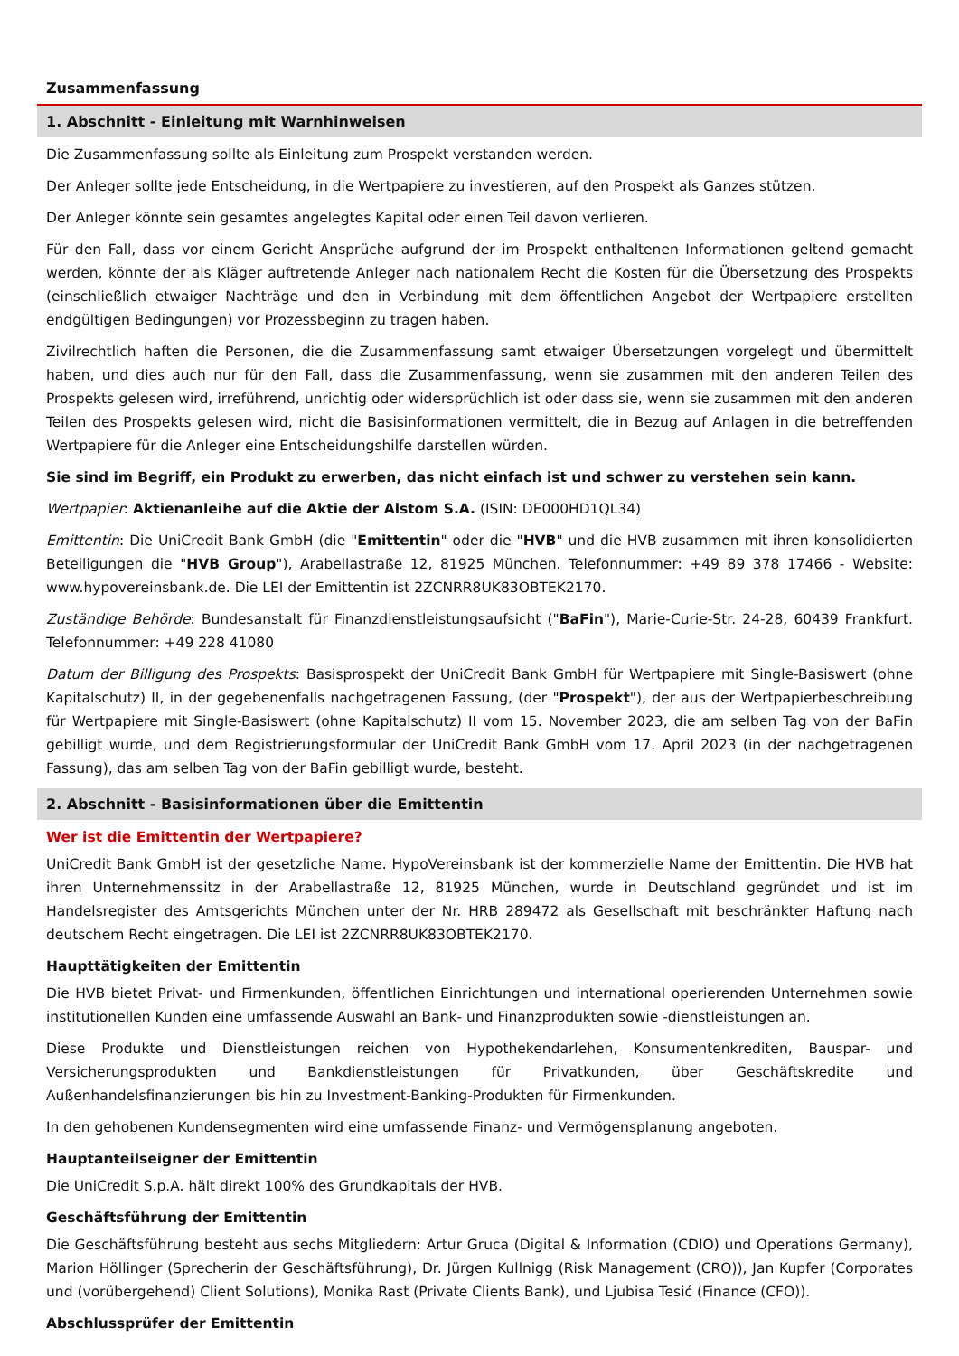Zusammenfassung
1. Abschnitt - Einleitung mit Warnhinweisen
Die Zusammenfassung sollte als Einleitung zum Prospekt verstanden werden.
Der Anleger sollte jede Entscheidung, in die Wertpapiere zu investieren, auf den Prospekt als Ganzes stützen.
Der Anleger könnte sein gesamtes angelegtes Kapital oder einen Teil davon verlieren.
Für den Fall, dass vor einem Gericht Ansprüche aufgrund der im Prospekt enthaltenen Informationen geltend gemacht werden, könnte der als Kläger auftretende Anleger nach nationalem Recht die Kosten für die Übersetzung des Prospekts (einschließlich etwaiger Nachträge und den in Verbindung mit dem öffentlichen Angebot der Wertpapiere erstellten endgültigen Bedingungen) vor Prozessbeginn zu tragen haben.
Zivilrechtlich haften die Personen, die die Zusammenfassung samt etwaiger Übersetzungen vorgelegt und übermittelt haben, und dies auch nur für den Fall, dass die Zusammenfassung, wenn sie zusammen mit den anderen Teilen des Prospekts gelesen wird, irreführend, unrichtig oder widersprüchlich ist oder dass sie, wenn sie zusammen mit den anderen Teilen des Prospekts gelesen wird, nicht die Basisinformationen vermittelt, die in Bezug auf Anlagen in die betreffenden Wertpapiere für die Anleger eine Entscheidungshilfe darstellen würden.
Sie sind im Begriff, ein Produkt zu erwerben, das nicht einfach ist und schwer zu verstehen sein kann.
Wertpapier: Aktienanleihe auf die Aktie der Alstom S.A. (ISIN: DE000HD1QL34)
Emittentin: Die UniCredit Bank GmbH (die "Emittentin" oder die "HVB" und die HVB zusammen mit ihren konsolidierten Beteiligungen die "HVB Group"), Arabellastraße 12, 81925 München. Telefonnummer: +49 89 378 17466 - Website: www.hypovereinsbank.de. Die LEI der Emittentin ist 2ZCNRR8UK83OBTEK2170.
Zuständige Behörde: Bundesanstalt für Finanzdienstleistungsaufsicht ("BaFin"), Marie-Curie-Str. 24-28, 60439 Frankfurt. Telefonnummer: +49 228 41080
Datum der Billigung des Prospekts: Basisprospekt der UniCredit Bank GmbH für Wertpapiere mit Single-Basiswert (ohne Kapitalschutz) II, in der gegebenenfalls nachgetragenen Fassung, (der "Prospekt"), der aus der Wertpapierbeschreibung für Wertpapiere mit Single-Basiswert (ohne Kapitalschutz) II vom 15. November 2023, die am selben Tag von der BaFin gebilligt wurde, und dem Registrierungsformular der UniCredit Bank GmbH vom 17. April 2023 (in der nachgetragenen Fassung), das am selben Tag von der BaFin gebilligt wurde, besteht.
2. Abschnitt - Basisinformationen über die Emittentin
Wer ist die Emittentin der Wertpapiere?
UniCredit Bank GmbH ist der gesetzliche Name. HypoVereinsbank ist der kommerzielle Name der Emittentin. Die HVB hat ihren Unternehmenssitz in der Arabellastraße 12, 81925 München, wurde in Deutschland gegründet und ist im Handelsregister des Amtsgerichts München unter der Nr. HRB 289472 als Gesellschaft mit beschränkter Haftung nach deutschem Recht eingetragen. Die LEI ist 2ZCNRR8UK83OBTEK2170.
Haupttätigkeiten der Emittentin
Die HVB bietet Privat- und Firmenkunden, öffentlichen Einrichtungen und international operierenden Unternehmen sowie institutionellen Kunden eine umfassende Auswahl an Bank- und Finanzprodukten sowie -dienstleistungen an.
Diese Produkte und Dienstleistungen reichen von Hypothekendarlehen, Konsumentenkrediten, Bauspar- und Versicherungsprodukten und Bankdienstleistungen für Privatkunden, über Geschäftskredite und Außenhandelsfinanzierungen bis hin zu Investment-Banking-Produkten für Firmenkunden.
In den gehobenen Kundensegmenten wird eine umfassende Finanz- und Vermögensplanung angeboten.
Hauptanteilseigner der Emittentin
Die UniCredit S.p.A. hält direkt 100% des Grundkapitals der HVB.
Geschäftsführung der Emittentin
Die Geschäftsführung besteht aus sechs Mitgliedern: Artur Gruca (Digital & Information (CDIO) und Operations Germany), Marion Höllinger (Sprecherin der Geschäftsführung), Dr. Jürgen Kullnigg (Risk Management (CRO)), Jan Kupfer (Corporates und (vorübergehend) Client Solutions), Monika Rast (Private Clients Bank), und Ljubisa Tesić (Finance (CFO)).
Abschlussprüfer der Emittentin